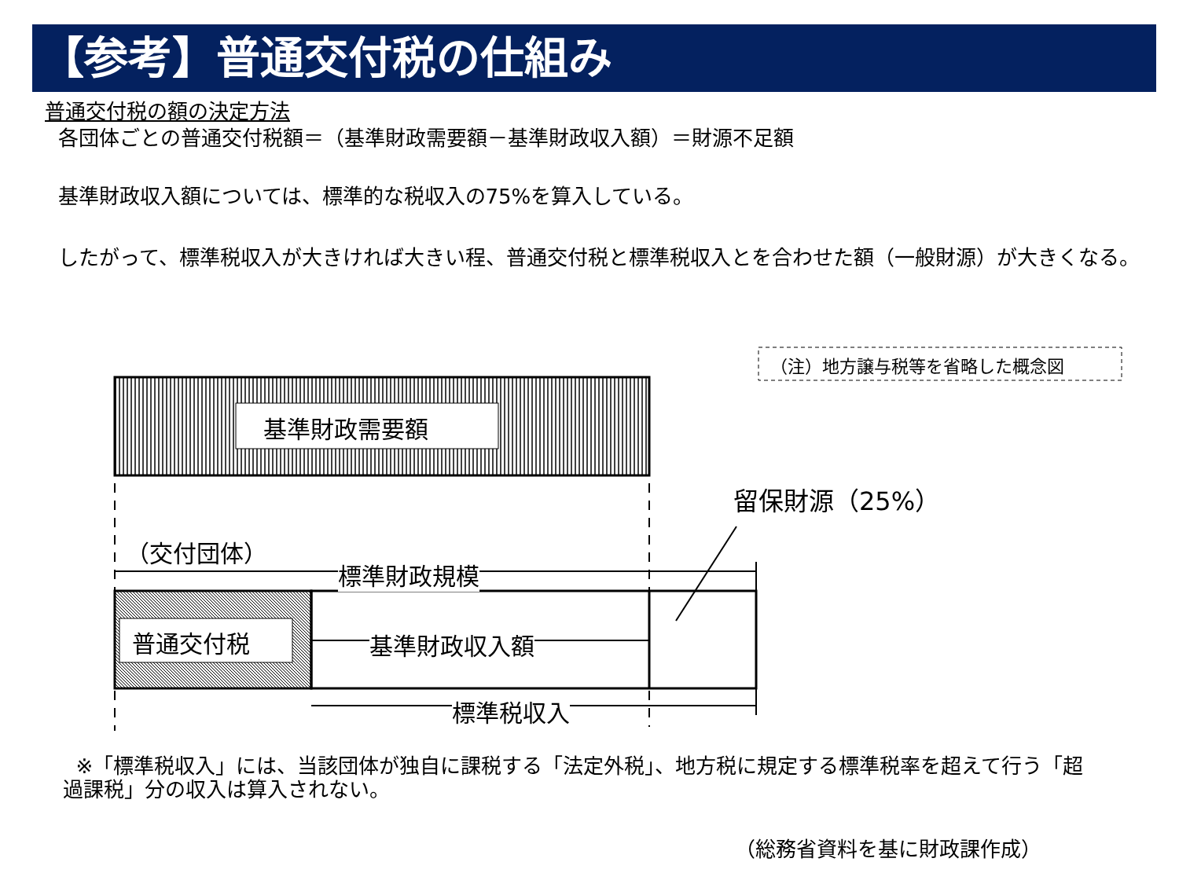【参考】普通交付税の仕組み
普通交付税の額の決定方法
各団体ごとの普通交付税額＝（基準財政需要額－基準財政収入額）＝財源不足額
基準財政収入額については、標準的な税収入の75%を算入している。
したがって、標準税収入が大きければ大きい程、普通交付税と標準税収入とを合わせた額（一般財源）が大きくなる。
基準財政需要額
留保財源（25%）
（注）地方譲与税等を省略した概念図
（交付団体）
標準財政規模
普通交付税 基準財政収入額
標準税収入
※「標準税収入」には、当該団体が独自に課税する「法定外税」、地方税に規定する標準税率を超えて行う「超過課税」分の収入は算入されない。
（総務省資料を基に財政課作成）